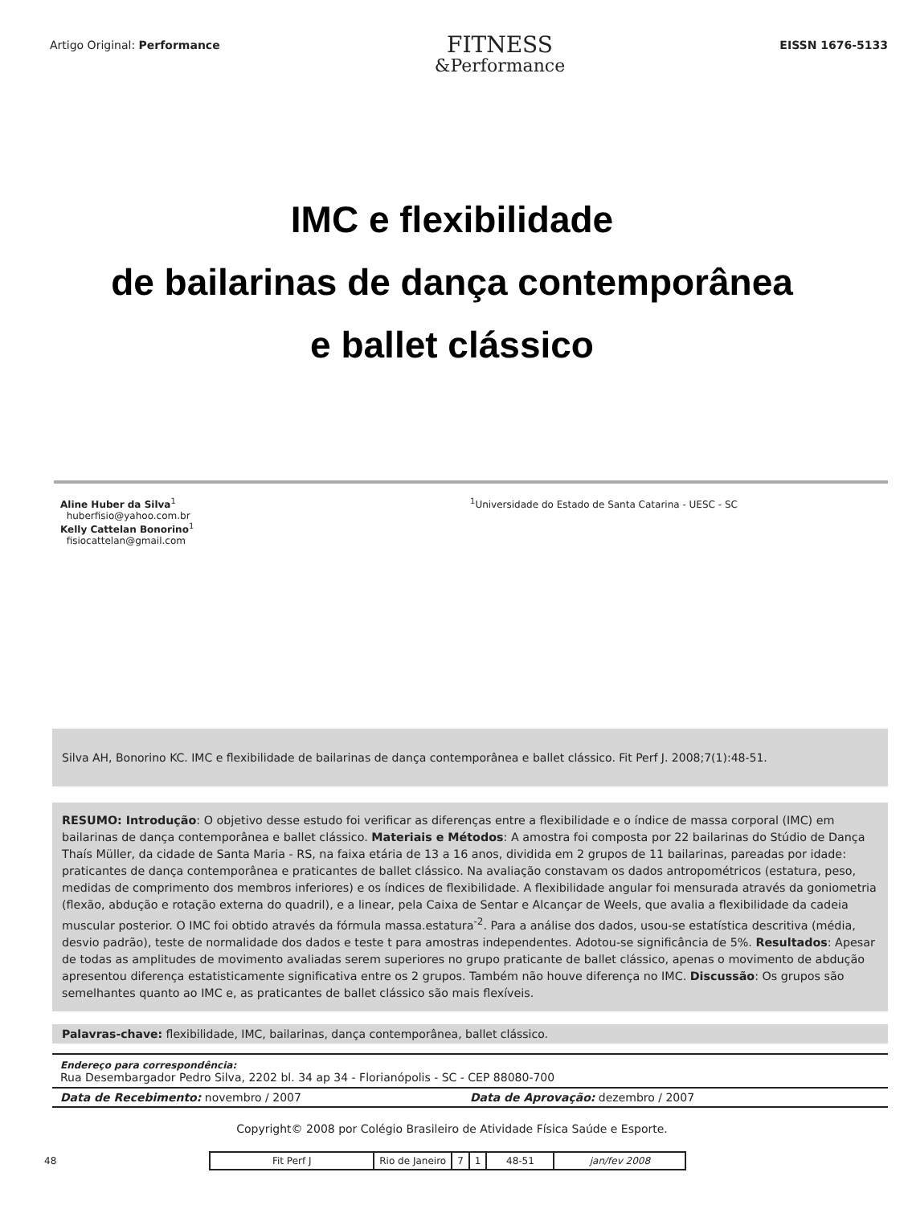Artigo Original: Performance
FITNESS
&Performance
EISSN 1676-5133
IMC e flexibilidade
de bailarinas de dança contemporânea
e ballet clássico
Aline Huber da Silva<sup>1</sup>
huberfisio@yahoo.com.br
Kelly Cattelan Bonorino<sup>1</sup>
fisiocattelan@gmail.com
<sup>1</sup> Universidade do Estado de Santa Catarina - UESC - SC
Silva AH, Bonorino KC. IMC e flexibilidade de bailarinas de dança contemporânea e ballet clássico. Fit Perf J. 2008;7(1):48-51.
RESUMO: Introdução: O objetivo desse estudo foi verificar as diferenças entre a flexibilidade e o índice de massa corporal (IMC) em bailarinas de dança contemporânea e ballet clássico. Materiais e Métodos: A amostra foi composta por 22 bailarinas do Stúdio de Dança Thaís Müller, da cidade de Santa Maria - RS, na faixa etária de 13 a 16 anos, dividida em 2 grupos de 11 bailarinas, pareadas por idade: praticantes de dança contemporânea e praticantes de ballet clássico. Na avaliação constavam os dados antropométricos (estatura, peso, medidas de comprimento dos membros inferiores) e os índices de flexibilidade. A flexibilidade angular foi mensurada através da goniometria (flexão, abdução e rotação externa do quadril), e a linear, pela Caixa de Sentar e Alcançar de Weels, que avalia a flexibilidade da cadeia muscular posterior. O IMC foi obtido através da fórmula massa.estatura<sup>-2</sup>. Para a análise dos dados, usou-se estatística descritiva (média, desvio padrão), teste de normalidade dos dados e teste t para amostras independentes. Adotou-se significância de 5%. Resultados: Apesar de todas as amplitudes de movimento avaliadas serem superiores no grupo praticante de ballet clássico, apenas o movimento de abdução apresentou diferença estatisticamente significativa entre os 2 grupos. Também não houve diferença no IMC. Discussão: Os grupos são semelhantes quanto ao IMC e, as praticantes de ballet clássico são mais flexíveis.
Palavras-chave: flexibilidade, IMC, bailarinas, dança contemporânea, ballet clássico.
Endereço para correspondência:
Rua Desembargador Pedro Silva, 2202 bl. 34 ap 34 - Florianópolis - SC - CEP 88080-700
Data de Recebimento: novembro / 2007 Data de Aprovação: dezembro / 2007
Copyright© 2008 por Colégio Brasileiro de Atividade Física Saúde e Esporte.
48
| Fit Perf J | Rio de Janeiro | 7 | 1 | 48-51 | jan/fev 2008 |